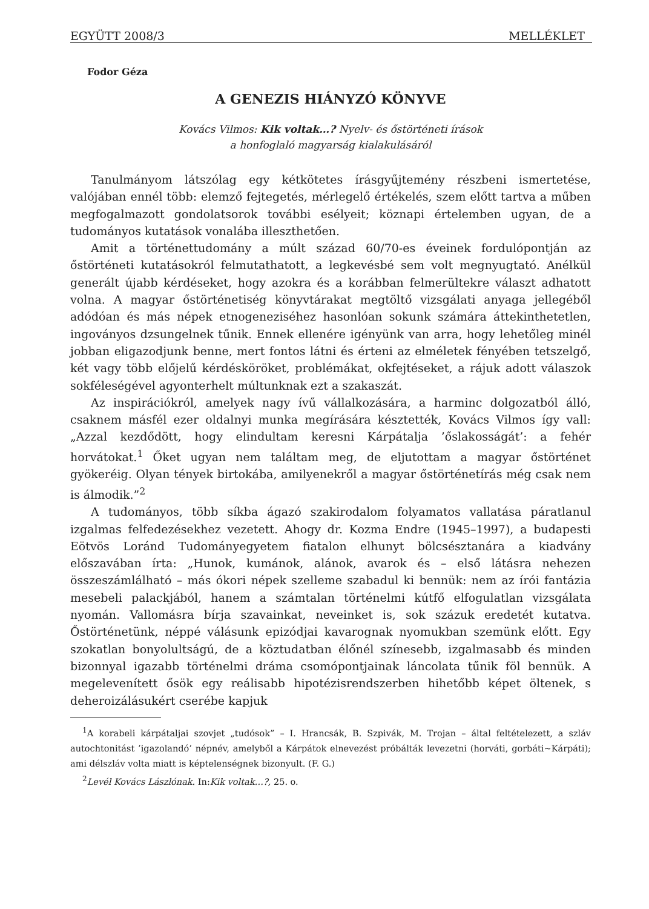EGYÜTT 2008/3 MELLÉKLET
Fodor Géza
A GENEZIS HIÁNYZÓ KÖNYVE
Kovács Vilmos: Kik voltak…? Nyelv- és őstörténeti írások
a honfoglaló magyarság kialakulásáról
Tanulmányom látszólag egy kétkötetes írásgyűjtemény részbeni ismertetése, valójában ennél több: elemző fejtegetés, mérlegelő értékelés, szem előtt tartva a műben megfogalmazott gondolatsorok további esélyeit; köznapi értelemben ugyan, de a tudományos kutatások vonalába illeszthetően.
Amit a történettudomány a múlt század 60/70-es éveinek fordulópontján az őstörténeti kutatásokról felmutathatott, a legkevésbé sem volt megnyugtató. Anélkül generált újabb kérdéseket, hogy azokra és a korábban felmerültekre választ adhatott volna. A magyar őstörténetiség könyvtárakat megtöltő vizsgálati anyaga jellegéből adódóan és más népek etnogeneziséhez hasonlóan sokunk számára áttekinthetetlen, ingoványos dzsungelnek tűnik. Ennek ellenére igényünk van arra, hogy lehetőleg minél jobban eligazodjunk benne, mert fontos látni és érteni az elméletek fényében tetszelgő, két vagy több előjelű kérdésköröket, problémákat, okfejtéseket, a rájuk adott válaszok sokféleségével agyonterhelt múltunknak ezt a szakaszát.
Az inspirációkról, amelyek nagy ívű vállalkozására, a harminc dolgozatból álló, csaknem másfél ezer oldalnyi munka megírására késztették, Kovács Vilmos így vall: „Azzal kezdődött, hogy elindultam keresni Kárpátalja ’őslakosságát’: a fehér horvátokat.<sup>1</sup> Őket ugyan nem találtam meg, de eljutottam a magyar őstörténet gyökeréig. Olyan tények birtokába, amilyenekről a magyar őstörténetírás még csak nem is álmodik.”<sup>2</sup>
A tudományos, több síkba ágazó szakirodalom folyamatos vallatása páratlanul izgalmas felfedezésekhez vezetett. Ahogy dr. Kozma Endre (1945–1997), a budapesti Eötvös Loránd Tudományegyetem fiatalon elhunyt bölcsésztanára a kiadvány előszavában írta: „Hunok, kumánok, alánok, avarok és – első látásra nehezen összeszámlálható – más ókori népek szelleme szabadul ki bennük: nem az írói fantázia mesebeli palackjából, hanem a számtalan történelmi kútfő elfogulatlan vizsgálata nyomán. Vallomásra bírja szavainkat, neveinket is, sok százuk eredetét kutatva. Őstörténetünk, néppé válásunk epizódjai kavarognak nyomukban szemünk előtt. Egy szokatlan bonyolultságú, de a köztudatban élőnél színesebb, izgalmasabb és minden bizonnyal igazabb történelmi dráma csomópontjainak láncolata tűnik föl bennük. A megelevenített ősök egy reálisabb hipotézisrendszerben hihetőbb képet öltenek, s deheroizálásukért cserébe kapjuk
<sup>1</sup> A korabeli kárpátaljai szovjet „tudósok” – I. Hrancsák, B. Szpivák, M. Trojan – által feltételezett, a szláv autochtonitást ’igazolandó’ népnév, amelyből a Kárpátok elnevezést próbálták levezetni (horváti, gorbáti~Kárpáti); ami délszláv volta miatt is képtelenségnek bizonyult. (F. G.)
<sup>2</sup> Levél Kovács Lászlónak. In:Kik voltak…?, 25. o.